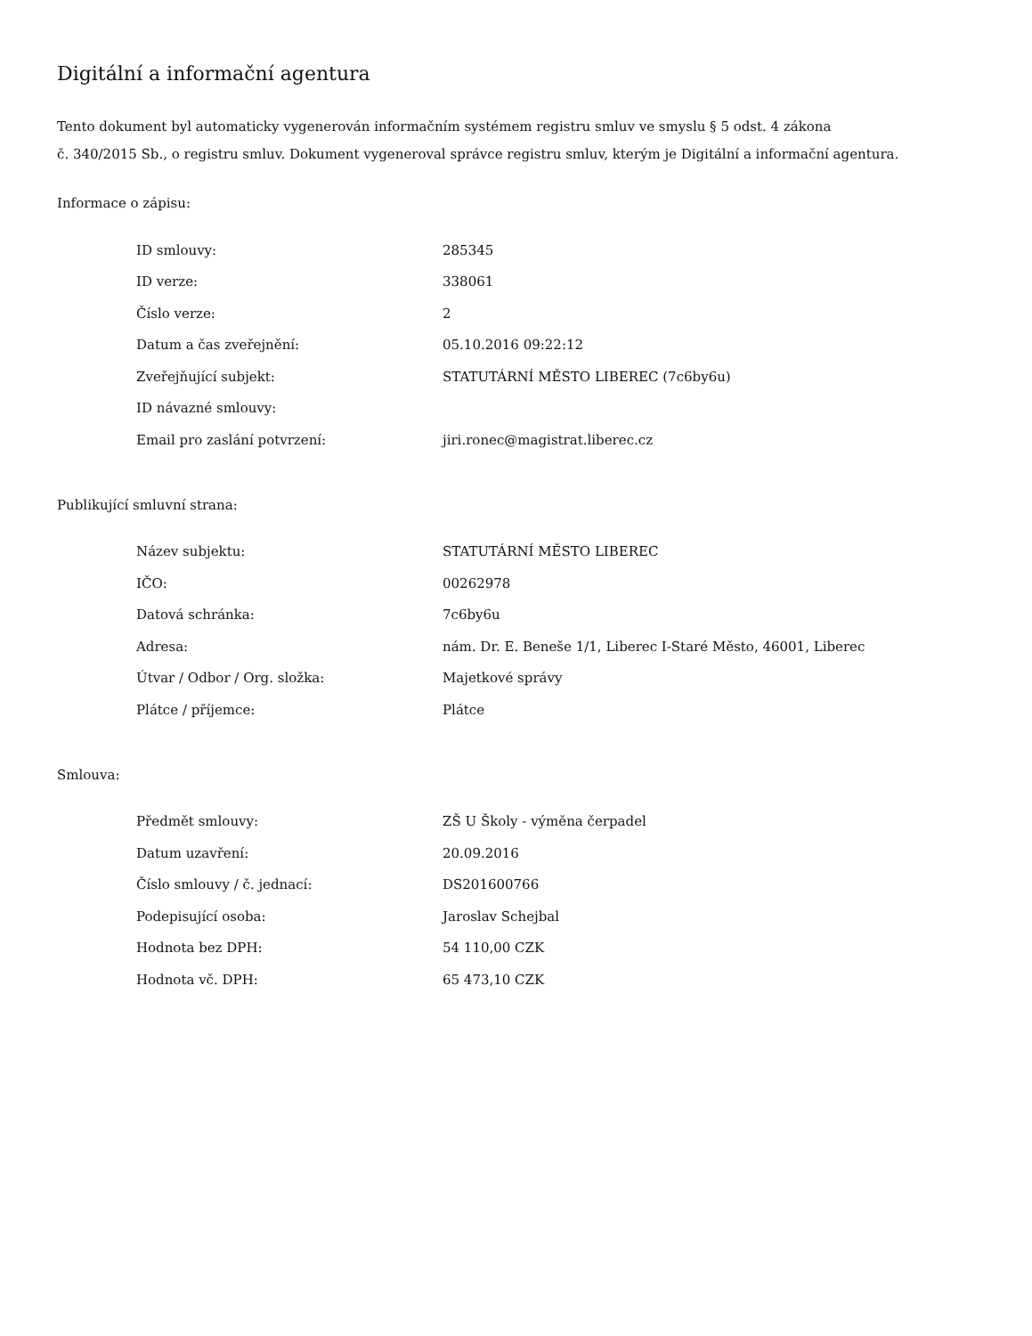Digitální a informační agentura
Tento dokument byl automaticky vygenerován informačním systémem registru smluv ve smyslu § 5 odst. 4 zákona
č. 340/2015 Sb., o registru smluv. Dokument vygeneroval správce registru smluv, kterým je Digitální a informační agentura.
Informace o zápisu:
| ID smlouvy: | 285345 |
| ID verze: | 338061 |
| Číslo verze: | 2 |
| Datum a čas zveřejnění: | 05.10.2016 09:22:12 |
| Zveřejňující subjekt: | STATUTÁRNÍ MĚSTO LIBEREC (7c6by6u) |
| ID návazné smlouvy: | |
| Email pro zaslání potvrzení: | jiri.ronec@magistrat.liberec.cz |
Publikující smluvní strana:
| Název subjektu: | STATUTÁRNÍ MĚSTO LIBEREC |
| IČO: | 00262978 |
| Datová schránka: | 7c6by6u |
| Adresa: | nám. Dr. E. Beneše 1/1, Liberec I-Staré Město, 46001, Liberec |
| Útvar / Odbor / Org. složka: | Majetkové správy |
| Plátce / příjemce: | Plátce |
Smlouva:
| Předmět smlouvy: | ZŠ U Školy - výměna čerpadel |
| Datum uzavření: | 20.09.2016 |
| Číslo smlouvy / č. jednací: | DS201600766 |
| Podepisující osoba: | Jaroslav Schejbal |
| Hodnota bez DPH: | 54 110,00 CZK |
| Hodnota vč. DPH: | 65 473,10 CZK |